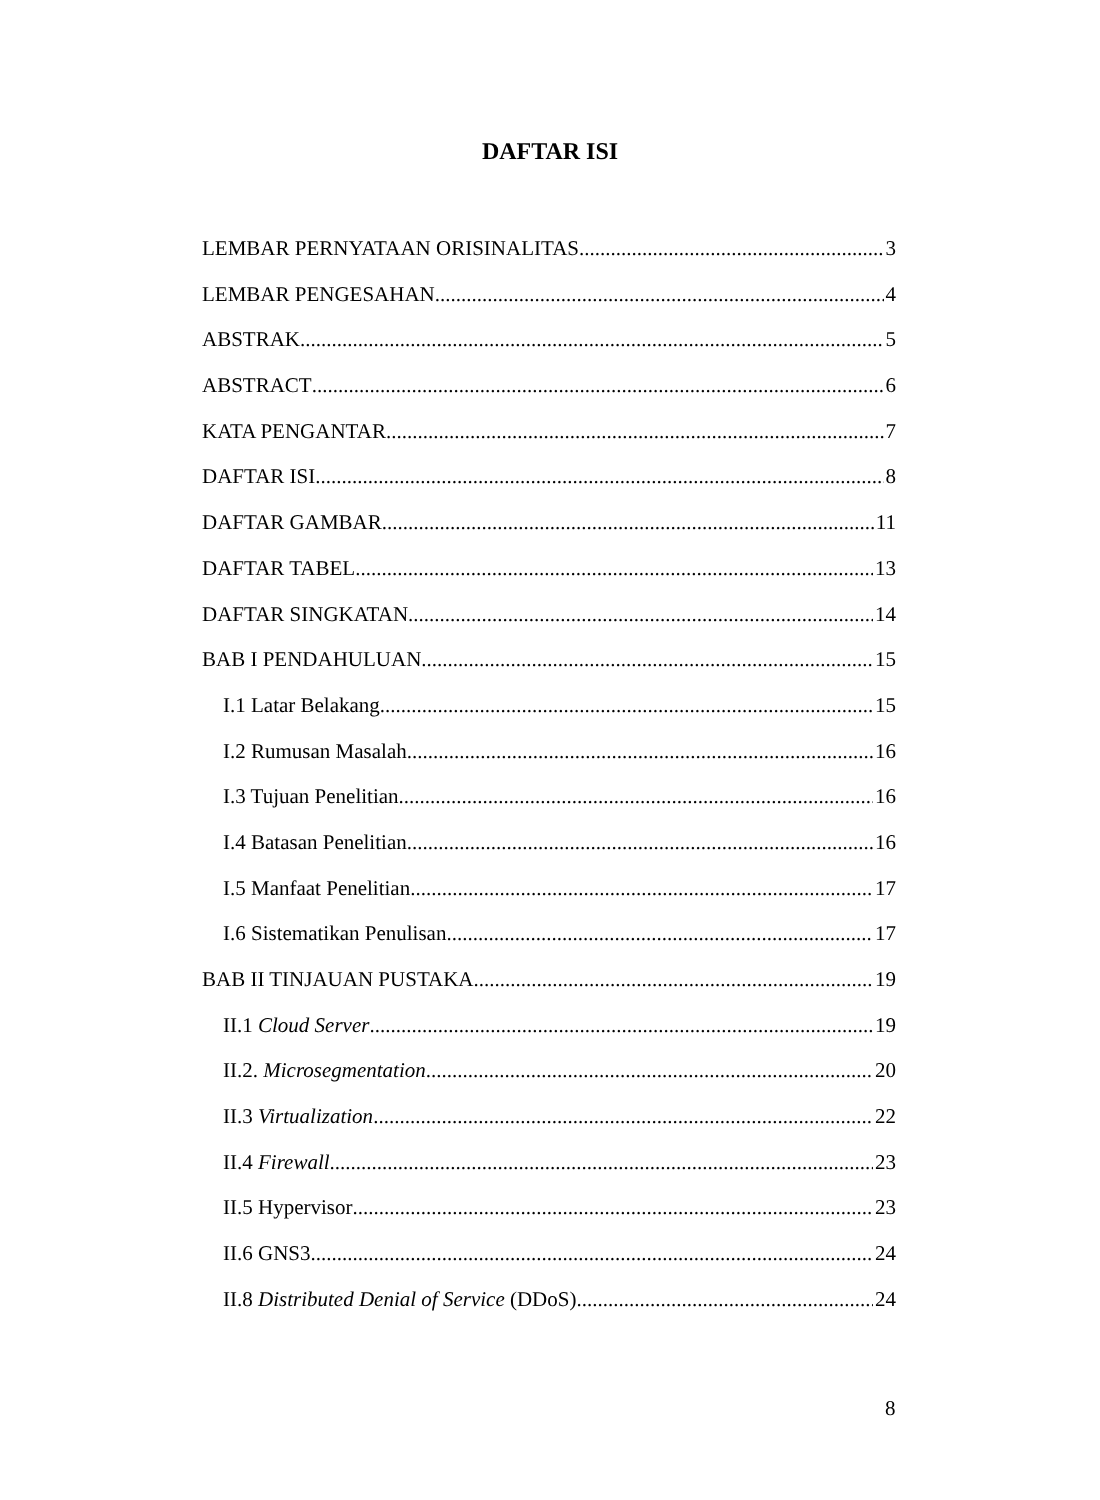DAFTAR ISI
LEMBAR PERNYATAAN ORISINALITAS 3
LEMBAR PENGESAHAN 4
ABSTRAK 5
ABSTRACT 6
KATA PENGANTAR 7
DAFTAR ISI 8
DAFTAR GAMBAR 11
DAFTAR TABEL 13
DAFTAR SINGKATAN 14
BAB I PENDAHULUAN 15
I.1 Latar Belakang 15
I.2 Rumusan Masalah 16
I.3 Tujuan Penelitian 16
I.4 Batasan Penelitian 16
I.5 Manfaat Penelitian 17
I.6 Sistematikan Penulisan 17
BAB II TINJAUAN PUSTAKA 19
II.1 Cloud Server 19
II.2. Microsegmentation 20
II.3 Virtualization 22
II.4 Firewall 23
II.5 Hypervisor 23
II.6 GNS3 24
II.8 Distributed Denial of Service (DDoS) 24
8